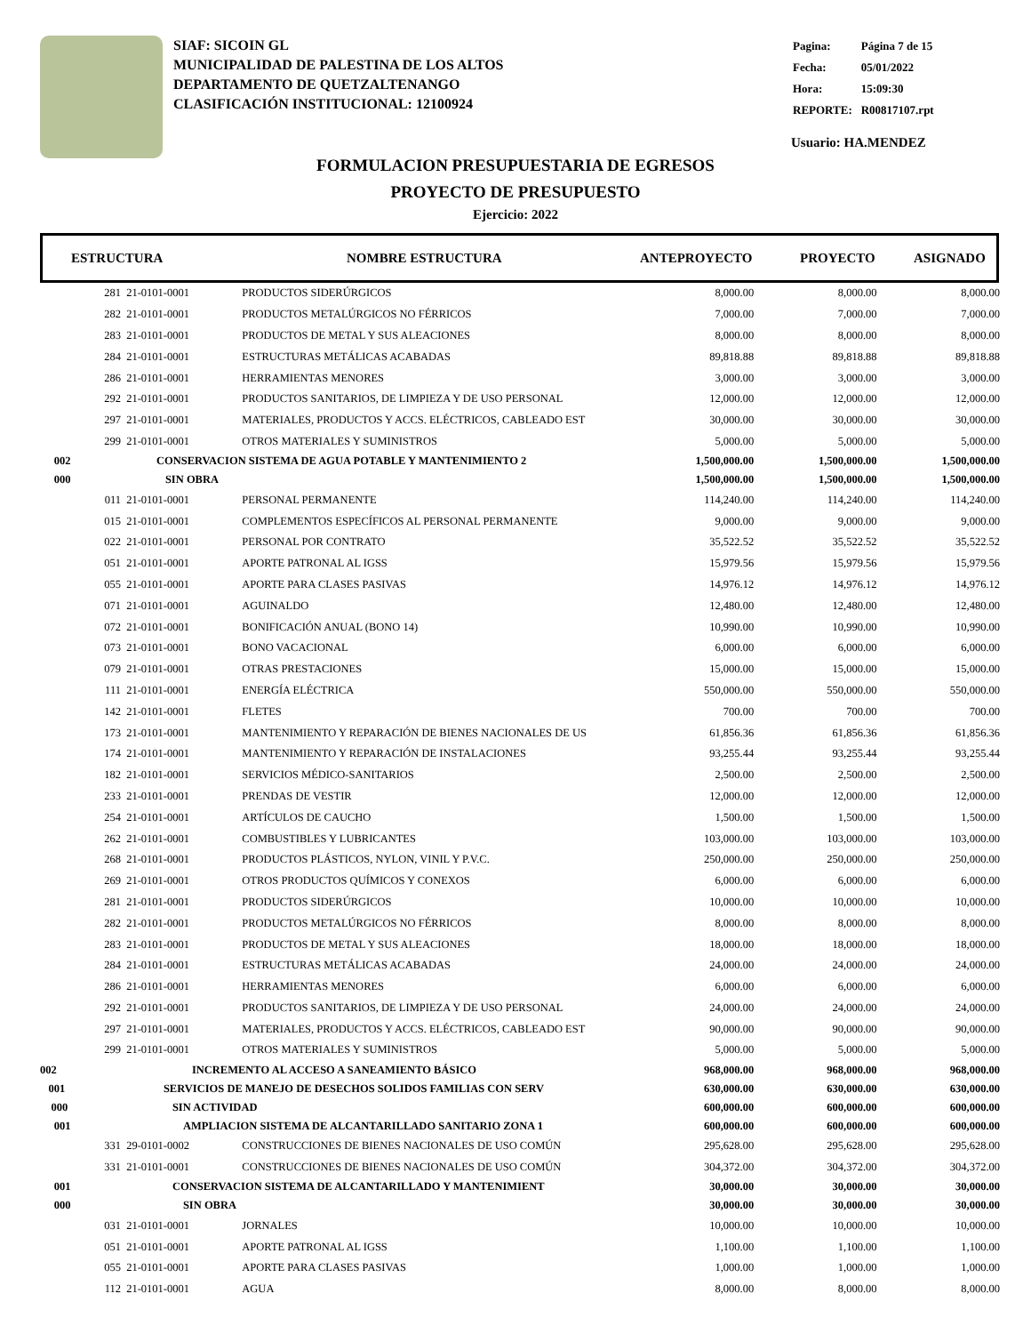SIAF: SICOIN GL
MUNICIPALIDAD DE PALESTINA DE LOS ALTOS
DEPARTAMENTO DE QUETZALTENANGO
CLASIFICACIÓN INSTITUCIONAL: 12100924
| Pagina: | Página 7 de 15 |
| Fecha: | 05/01/2022 |
| Hora: | 15:09:30 |
| REPORTE: | R00817107.rpt |
Usuario: HA.MENDEZ
FORMULACION PRESUPUESTARIA DE EGRESOS
PROYECTO DE PRESUPUESTO
Ejercicio: 2022
ESTRUCTURA NOMBRE ESTRUCTURA ANTEPROYECTO PROYECTO ASIGNADO
| 281 | 21-0101-0001 | PRODUCTOS SIDERÚRGICOS | 8,000.00 | 8,000.00 | 8,000.00 |
| 282 | 21-0101-0001 | PRODUCTOS METALÚRGICOS NO FÉRRICOS | 7,000.00 | 7,000.00 | 7,000.00 |
| 283 | 21-0101-0001 | PRODUCTOS DE METAL Y SUS ALEACIONES | 8,000.00 | 8,000.00 | 8,000.00 |
| 284 | 21-0101-0001 | ESTRUCTURAS METÁLICAS ACABADAS | 89,818.88 | 89,818.88 | 89,818.88 |
| 286 | 21-0101-0001 | HERRAMIENTAS MENORES | 3,000.00 | 3,000.00 | 3,000.00 |
| 292 | 21-0101-0001 | PRODUCTOS SANITARIOS, DE LIMPIEZA Y DE USO PERSONAL | 12,000.00 | 12,000.00 | 12,000.00 |
| 297 | 21-0101-0001 | MATERIALES, PRODUCTOS Y ACCS. ELÉCTRICOS, CABLEADO EST | 30,000.00 | 30,000.00 | 30,000.00 |
| 299 | 21-0101-0001 | OTROS MATERIALES Y SUMINISTROS | 5,000.00 | 5,000.00 | 5,000.00 |
| 002 | CONSERVACION SISTEMA DE AGUA POTABLE Y MANTENIMIENTO 2 | | 1,500,000.00 | 1,500,000.00 | 1,500,000.00 |
| 000 | SIN OBRA | | 1,500,000.00 | 1,500,000.00 | 1,500,000.00 |
| 011 | 21-0101-0001 | PERSONAL PERMANENTE | 114,240.00 | 114,240.00 | 114,240.00 |
| 015 | 21-0101-0001 | COMPLEMENTOS ESPECÍFICOS AL PERSONAL PERMANENTE | 9,000.00 | 9,000.00 | 9,000.00 |
| 022 | 21-0101-0001 | PERSONAL POR CONTRATO | 35,522.52 | 35,522.52 | 35,522.52 |
| 051 | 21-0101-0001 | APORTE PATRONAL AL IGSS | 15,979.56 | 15,979.56 | 15,979.56 |
| 055 | 21-0101-0001 | APORTE PARA CLASES PASIVAS | 14,976.12 | 14,976.12 | 14,976.12 |
| 071 | 21-0101-0001 | AGUINALDO | 12,480.00 | 12,480.00 | 12,480.00 |
| 072 | 21-0101-0001 | BONIFICACIÓN ANUAL (BONO 14) | 10,990.00 | 10,990.00 | 10,990.00 |
| 073 | 21-0101-0001 | BONO VACACIONAL | 6,000.00 | 6,000.00 | 6,000.00 |
| 079 | 21-0101-0001 | OTRAS PRESTACIONES | 15,000.00 | 15,000.00 | 15,000.00 |
| 111 | 21-0101-0001 | ENERGÍA ELÉCTRICA | 550,000.00 | 550,000.00 | 550,000.00 |
| 142 | 21-0101-0001 | FLETES | 700.00 | 700.00 | 700.00 |
| 173 | 21-0101-0001 | MANTENIMIENTO Y REPARACIÓN DE BIENES NACIONALES DE US | 61,856.36 | 61,856.36 | 61,856.36 |
| 174 | 21-0101-0001 | MANTENIMIENTO Y REPARACIÓN DE INSTALACIONES | 93,255.44 | 93,255.44 | 93,255.44 |
| 182 | 21-0101-0001 | SERVICIOS MÉDICO-SANITARIOS | 2,500.00 | 2,500.00 | 2,500.00 |
| 233 | 21-0101-0001 | PRENDAS DE VESTIR | 12,000.00 | 12,000.00 | 12,000.00 |
| 254 | 21-0101-0001 | ARTÍCULOS DE CAUCHO | 1,500.00 | 1,500.00 | 1,500.00 |
| 262 | 21-0101-0001 | COMBUSTIBLES Y LUBRICANTES | 103,000.00 | 103,000.00 | 103,000.00 |
| 268 | 21-0101-0001 | PRODUCTOS PLÁSTICOS, NYLON, VINIL Y P.V.C. | 250,000.00 | 250,000.00 | 250,000.00 |
| 269 | 21-0101-0001 | OTROS PRODUCTOS QUÍMICOS Y CONEXOS | 6,000.00 | 6,000.00 | 6,000.00 |
| 281 | 21-0101-0001 | PRODUCTOS SIDERÚRGICOS | 10,000.00 | 10,000.00 | 10,000.00 |
| 282 | 21-0101-0001 | PRODUCTOS METALÚRGICOS NO FÉRRICOS | 8,000.00 | 8,000.00 | 8,000.00 |
| 283 | 21-0101-0001 | PRODUCTOS DE METAL Y SUS ALEACIONES | 18,000.00 | 18,000.00 | 18,000.00 |
| 284 | 21-0101-0001 | ESTRUCTURAS METÁLICAS ACABADAS | 24,000.00 | 24,000.00 | 24,000.00 |
| 286 | 21-0101-0001 | HERRAMIENTAS MENORES | 6,000.00 | 6,000.00 | 6,000.00 |
| 292 | 21-0101-0001 | PRODUCTOS SANITARIOS, DE LIMPIEZA Y DE USO PERSONAL | 24,000.00 | 24,000.00 | 24,000.00 |
| 297 | 21-0101-0001 | MATERIALES, PRODUCTOS Y ACCS. ELÉCTRICOS, CABLEADO EST | 90,000.00 | 90,000.00 | 90,000.00 |
| 299 | 21-0101-0001 | OTROS MATERIALES Y SUMINISTROS | 5,000.00 | 5,000.00 | 5,000.00 |
| 002 | INCREMENTO AL ACCESO A SANEAMIENTO BÁSICO | | 968,000.00 | 968,000.00 | 968,000.00 |
| 001 | SERVICIOS DE MANEJO DE DESECHOS SOLIDOS FAMILIAS CON SERV | | 630,000.00 | 630,000.00 | 630,000.00 |
| 000 | SIN ACTIVIDAD | | 600,000.00 | 600,000.00 | 600,000.00 |
| 001 | AMPLIACION SISTEMA DE ALCANTARILLADO SANITARIO ZONA 1 | | 600,000.00 | 600,000.00 | 600,000.00 |
| 331 | 29-0101-0002 | CONSTRUCCIONES DE BIENES NACIONALES DE USO COMÚN | 295,628.00 | 295,628.00 | 295,628.00 |
| 331 | 21-0101-0001 | CONSTRUCCIONES DE BIENES NACIONALES DE USO COMÚN | 304,372.00 | 304,372.00 | 304,372.00 |
| 001 | CONSERVACION SISTEMA DE ALCANTARILLADO Y MANTENIMIENT | | 30,000.00 | 30,000.00 | 30,000.00 |
| 000 | SIN OBRA | | 30,000.00 | 30,000.00 | 30,000.00 |
| 031 | 21-0101-0001 | JORNALES | 10,000.00 | 10,000.00 | 10,000.00 |
| 051 | 21-0101-0001 | APORTE PATRONAL AL IGSS | 1,100.00 | 1,100.00 | 1,100.00 |
| 055 | 21-0101-0001 | APORTE PARA CLASES PASIVAS | 1,000.00 | 1,000.00 | 1,000.00 |
| 112 | 21-0101-0001 | AGUA | 8,000.00 | 8,000.00 | 8,000.00 |